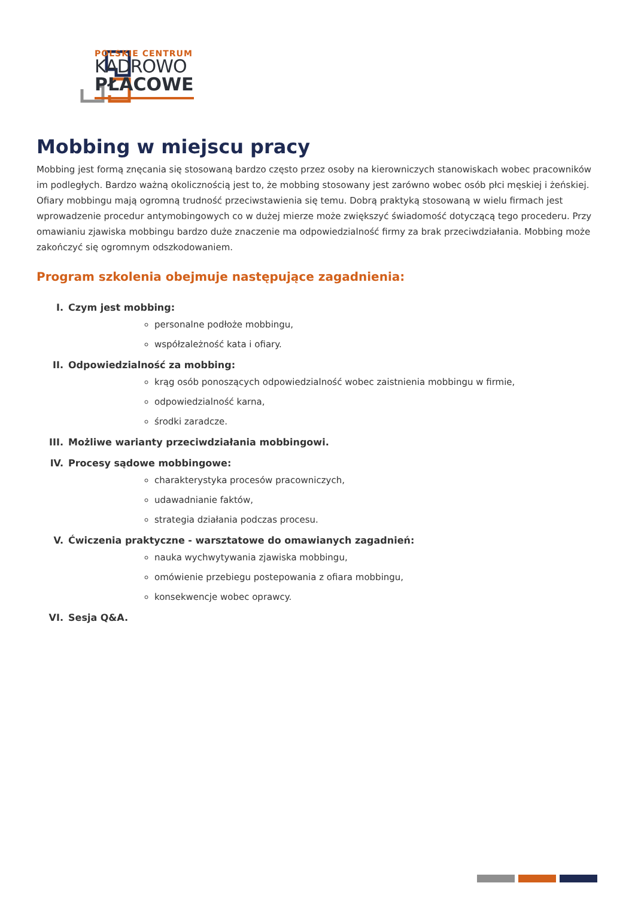POLSKIE CENTRUM
KADROWO
PŁACOWE
Mobbing w miejscu pracy
Mobbing jest formą znęcania się stosowaną bardzo często przez osoby na kierowniczych stanowiskach wobec pracowników im podległych. Bardzo ważną okolicznością jest to, że mobbing stosowany jest zarówno wobec osób płci męskiej i żeńskiej. Ofiary mobbingu mają ogromną trudność przeciwstawienia się temu. Dobrą praktyką stosowaną w wielu firmach jest wprowadzenie procedur antymobingowych co w dużej mierze może zwiększyć świadomość dotyczącą tego procederu. Przy omawianiu zjawiska mobbingu bardzo duże znaczenie ma odpowiedzialność firmy za brak przeciwdziałania. Mobbing może zakończyć się ogromnym odszkodowaniem.
Program szkolenia obejmuje następujące zagadnienia:
I. Czym jest mobbing:
personalne podłoże mobbingu,
współzależność kata i ofiary.
II. Odpowiedzialność za mobbing:
krąg osób ponoszących odpowiedzialność wobec zaistnienia mobbingu w firmie,
odpowiedzialność karna,
środki zaradcze.
III. Możliwe warianty przeciwdziałania mobbingowi.
IV. Procesy sądowe mobbingowe:
charakterystyka procesów pracowniczych,
udawadnianie faktów,
strategia działania podczas procesu.
V. Ćwiczenia praktyczne - warsztatowe do omawianych zagadnień:
nauka wychwytywania zjawiska mobbingu,
omówienie przebiegu postepowania z ofiara mobbingu,
konsekwencje wobec oprawcy.
VI. Sesja Q&A.